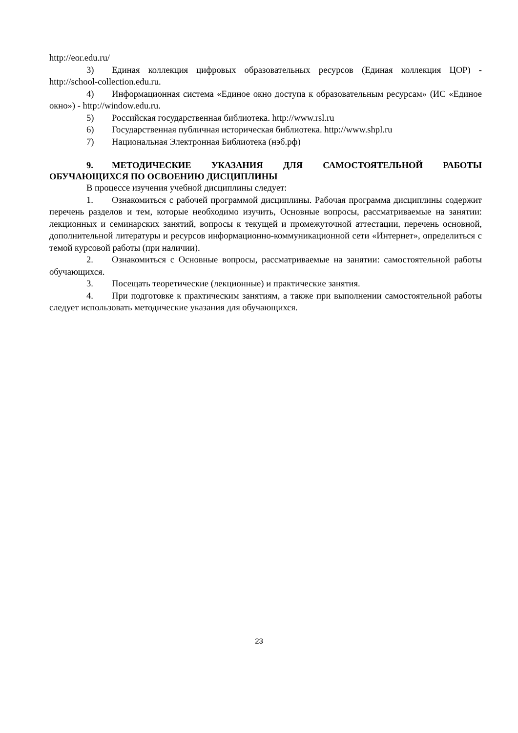http://eor.edu.ru/
3) Единая коллекция цифровых образовательных ресурсов (Единая коллекция ЦОР) - http://school-collection.edu.ru.
4) Информационная система «Единое окно доступа к образовательным ресурсам» (ИС «Единое окно») - http://window.edu.ru.
5) Российская государственная библиотека. http://www.rsl.ru
6) Государственная публичная историческая библиотека. http://www.shpl.ru
7) Национальная Электронная Библиотека (нэб.рф)
9. МЕТОДИЧЕСКИЕ УКАЗАНИЯ ДЛЯ САМОСТОЯТЕЛЬНОЙ РАБОТЫ ОБУЧАЮЩИХСЯ ПО ОСВОЕНИЮ ДИСЦИПЛИНЫ
В процессе изучения учебной дисциплины следует:
1. Ознакомиться с рабочей программой дисциплины. Рабочая программа дисципли­ны содержит перечень разделов и тем, которые необходимо изучить, Основные вопросы, рас­сматриваемые на занятии: лекционных и семинарских занятий, вопросы к текущей и промежу­точной аттестации, перечень основной, дополнительной литературы и ресурсов информацион­но-коммуникационной сети «Интернет», определиться с темой курсовой работы (при наличии).
2. Ознакомиться с Основные вопросы, рассматриваемые на занятии: самостоятель­ной работы обучающихся.
3. Посещать теоретические (лекционные) и практические занятия.
4. При подготовке к практическим занятиям, а также при выполнении самостоятель­ной работы следует использовать методические указания для обучающихся.
23